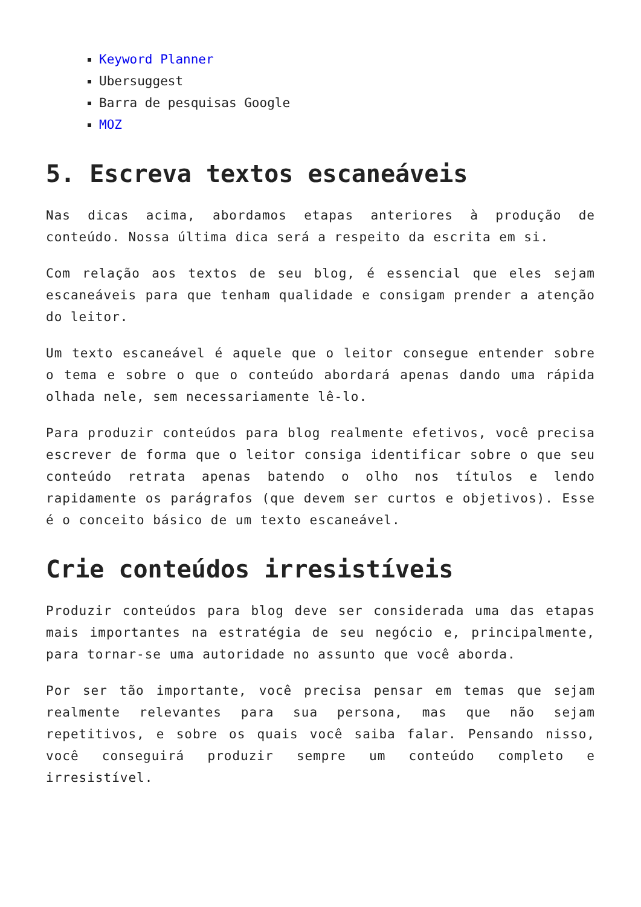Keyword Planner
Ubersuggest
Barra de pesquisas Google
MOZ
5. Escreva textos escaneáveis
Nas dicas acima, abordamos etapas anteriores à produção de conteúdo. Nossa última dica será a respeito da escrita em si.
Com relação aos textos de seu blog, é essencial que eles sejam escaneáveis para que tenham qualidade e consigam prender a atenção do leitor.
Um texto escaneável é aquele que o leitor consegue entender sobre o tema e sobre o que o conteúdo abordará apenas dando uma rápida olhada nele, sem necessariamente lê-lo.
Para produzir conteúdos para blog realmente efetivos, você precisa escrever de forma que o leitor consiga identificar sobre o que seu conteúdo retrata apenas batendo o olho nos títulos e lendo rapidamente os parágrafos (que devem ser curtos e objetivos). Esse é o conceito básico de um texto escaneável.
Crie conteúdos irresistíveis
Produzir conteúdos para blog deve ser considerada uma das etapas mais importantes na estratégia de seu negócio e, principalmente, para tornar-se uma autoridade no assunto que você aborda.
Por ser tão importante, você precisa pensar em temas que sejam realmente relevantes para sua persona, mas que não sejam repetitivos, e sobre os quais você saiba falar. Pensando nisso, você conseguirá produzir sempre um conteúdo completo e irresistível.